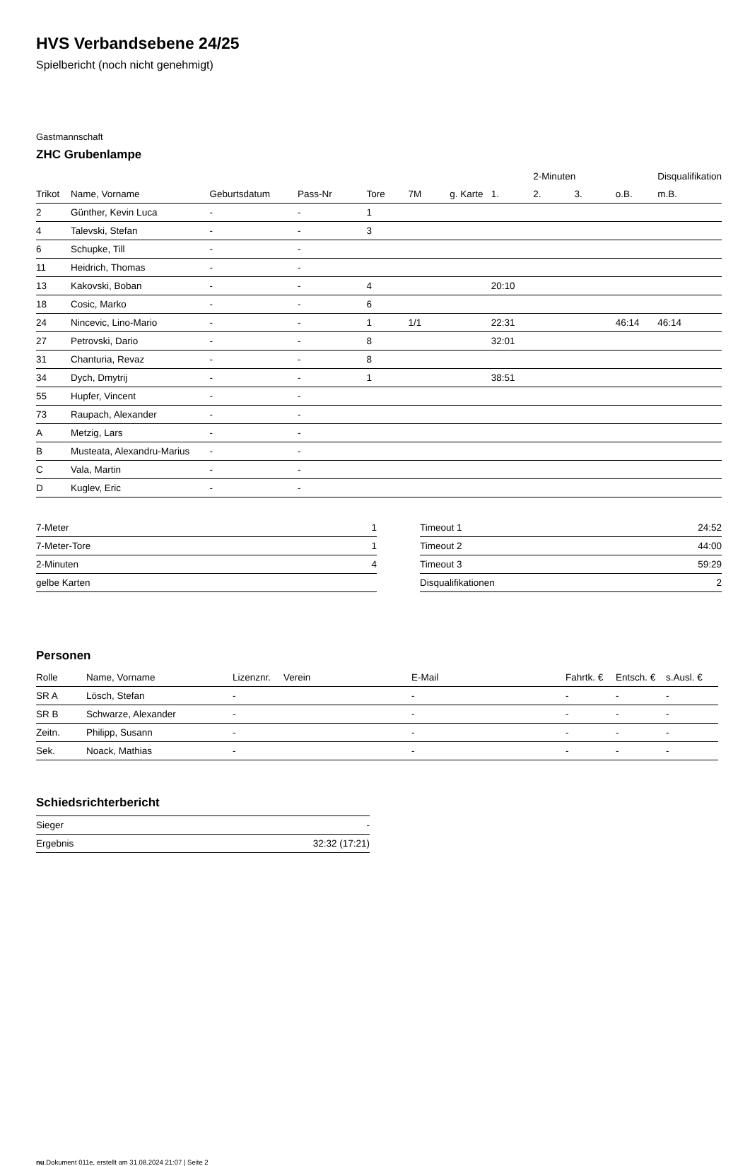HVS Verbandsebene 24/25
Spielbericht (noch nicht genehmigt)
Gastmannschaft
ZHC Grubenlampe
| | | | | | | | | 2-Minuten | | | Disqualifikation |
| --- | --- | --- | --- | --- | --- | --- | --- | --- | --- | --- | --- |
| Trikot | Name, Vorname | Geburtsdatum | Pass-Nr | Tore | 7M | g. Karte | 1. | 2. | 3. | o.B. | m.B. |
| 2 | Günther, Kevin Luca | - | - | 1 | | | | | | | |
| 4 | Talevski, Stefan | - | - | 3 | | | | | | | |
| 6 | Schupke, Till | - | - | | | | | | | | |
| 11 | Heidrich, Thomas | - | - | | | | | | | | |
| 13 | Kakovski, Boban | - | - | 4 | | | 20:10 | | | | |
| 18 | Cosic, Marko | - | - | 6 | | | | | | | |
| 24 | Nincevic, Lino-Mario | - | - | 1 | 1/1 | | 22:31 | | | 46:14 | 46:14 |
| 27 | Petrovski, Dario | - | - | 8 | | | 32:01 | | | | |
| 31 | Chanturia, Revaz | - | - | 8 | | | | | | | |
| 34 | Dych, Dmytrij | - | - | 1 | | | 38:51 | | | | |
| 55 | Hupfer, Vincent | - | - | | | | | | | | |
| 73 | Raupach, Alexander | - | - | | | | | | | | |
| A | Metzig, Lars | - | - | | | | | | | | |
| B | Musteata, Alexandru-Marius | - | - | | | | | | | | |
| C | Vala, Martin | - | - | | | | | | | | |
| D | Kuglev, Eric | - | - | | | | | | | | |
| 7-Meter | 1 |
| 7-Meter-Tore | 1 |
| 2-Minuten | 4 |
| gelbe Karten | |
| Timeout 1 | 24:52 |
| Timeout 2 | 44:00 |
| Timeout 3 | 59:29 |
| Disqualifikationen | 2 |
Personen
| Rolle | Name, Vorname | Lizenznr. | Verein | E-Mail | Fahrtk. € | Entsch. € | s.Ausl. € |
| --- | --- | --- | --- | --- | --- | --- | --- |
| SR A | Lösch, Stefan | - | | - | - | - | - |
| SR B | Schwarze, Alexander | - | | - | - | - | - |
| Zeitn. | Philipp, Susann | - | | - | - | - | - |
| Sek. | Noack, Mathias | - | | - | - | - | - |
Schiedsrichterbericht
| Sieger | - |
| Ergebnis | 32:32 (17:21) |
nu.Dokument 011e, erstellt am 31.08.2024 21:07 | Seite 2